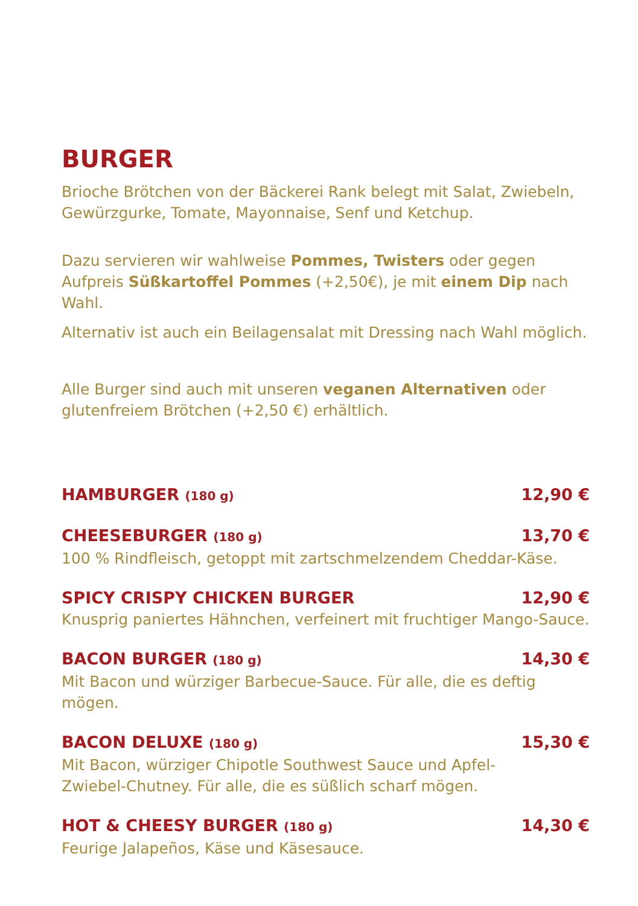BURGER
Brioche Brötchen von der Bäckerei Rank belegt mit Salat, Zwiebeln, Gewürzgurke, Tomate, Mayonnaise, Senf und Ketchup.
Dazu servieren wir wahlweise Pommes, Twisters oder gegen Aufpreis Süßkartoffel Pommes (+2,50€), je mit einem Dip nach Wahl.
Alternativ ist auch ein Beilagensalat mit Dressing nach Wahl möglich.
Alle Burger sind auch mit unseren veganen Alternativen oder glutenfreiem Brötchen (+2,50 €) erhältlich.
HAMBURGER (180 g) 12,90 €
CHEESEBURGER (180 g) 13,70 €
100 % Rindfleisch, getoppt mit zartschmelzendem Cheddar-Käse.
SPICY CRISPY CHICKEN BURGER 12,90 €
Knusprig paniertes Hähnchen, verfeinert mit fruchtiger Mango-Sauce.
BACON BURGER (180 g) 14,30 €
Mit Bacon und würziger Barbecue-Sauce. Für alle, die es deftig mögen.
BACON DELUXE (180 g) 15,30 €
Mit Bacon, würziger Chipotle Southwest Sauce und Apfel-
Zwiebel-Chutney. Für alle, die es süßlich scharf mögen.
HOT & CHEESY BURGER (180 g) 14,30 €
Feurige Jalapeños, Käse und Käsesauce.